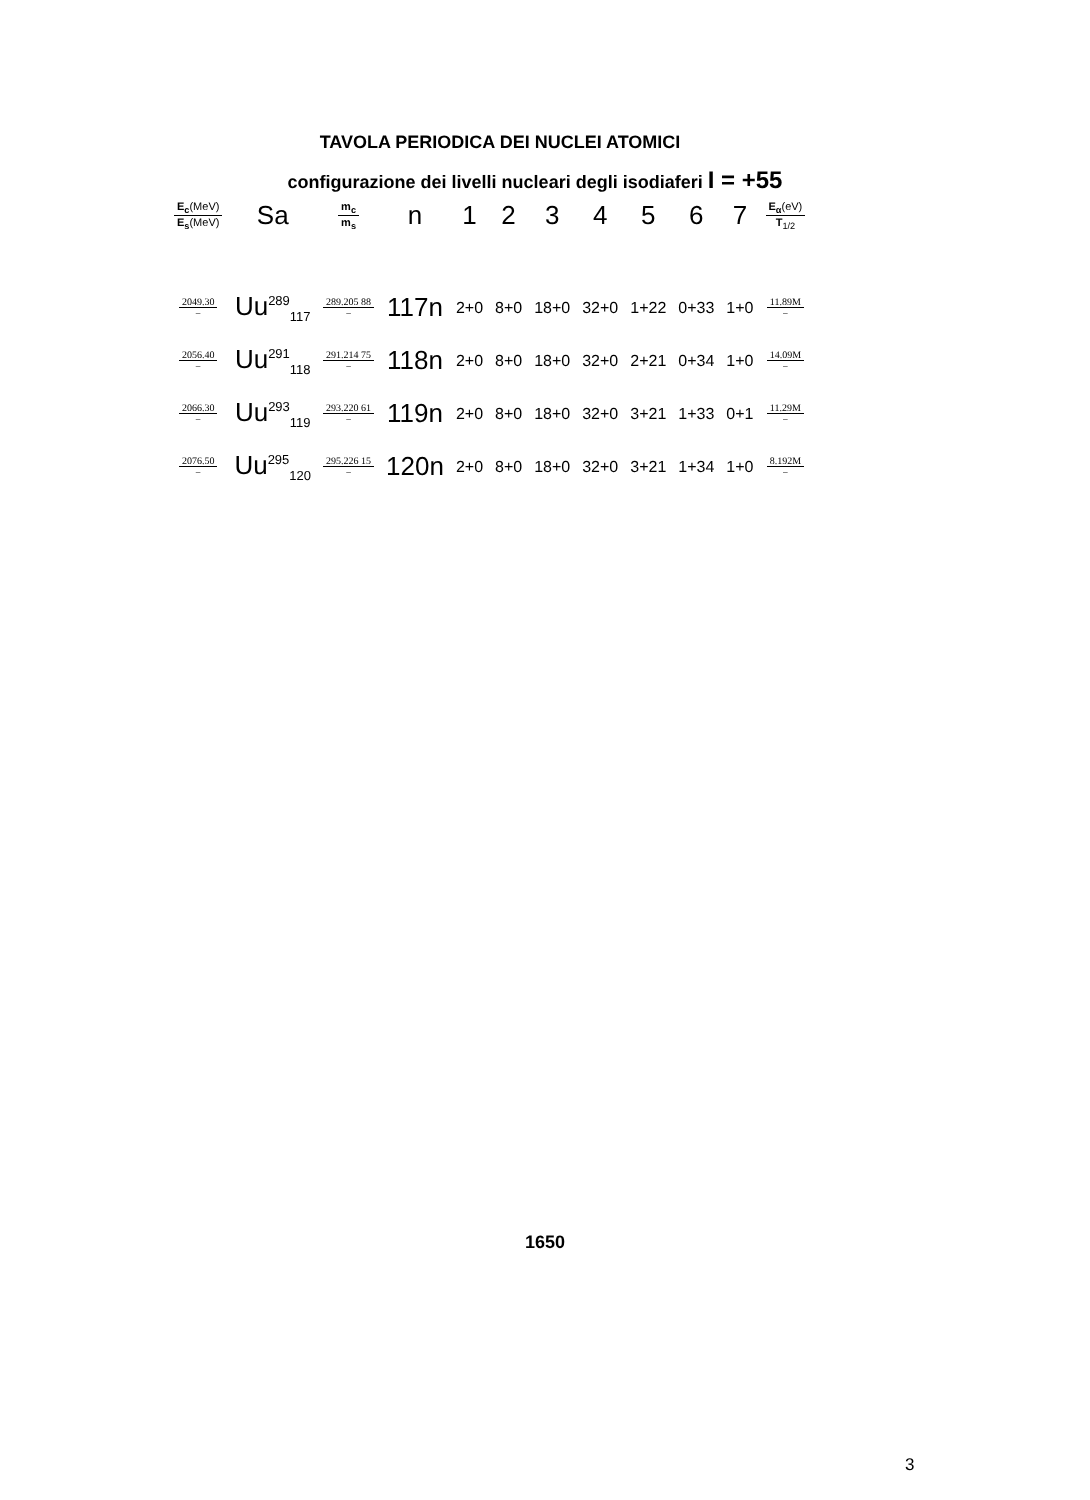TAVOLA PERIODICA DEI NUCLEI ATOMICI
configurazione dei livelli nucleari degli isodiaferi I = +55
| E<sub>c</sub> (MeV) E<sub>s</sub> (MeV) | Sa | m<sub>c</sub> m<sub>s</sub> | n | 1 | 2 | 3 | 4 | 5 | 6 | 7 | E<sub>α</sub> (eV) T<sub>1/2</sub> |
| --- | --- | --- | --- | --- | --- | --- | --- | --- | --- | --- | --- |
| 2049.30 − | Uu<sup>289</sup><sub>117</sub> | 289.205 88 − | 117n | 2+0 | 8+0 | 18+0 | 32+0 | 1+22 | 0+33 | 1+0 | 11.89M − |
| 2056.40 − | Uu<sup>291</sup><sub>118</sub> | 291.214 75 − | 118n | 2+0 | 8+0 | 18+0 | 32+0 | 2+21 | 0+34 | 1+0 | 14.09M − |
| 2066.30 − | Uu<sup>293</sup><sub>119</sub> | 293.220 61 − | 119n | 2+0 | 8+0 | 18+0 | 32+0 | 3+21 | 1+33 | 0+1 | 11.29M − |
| 2076.50 − | Uu<sup>295</sup><sub>120</sub> | 295.226 15 − | 120n | 2+0 | 8+0 | 18+0 | 32+0 | 3+21 | 1+34 | 1+0 | 8.192M − |
1650
3